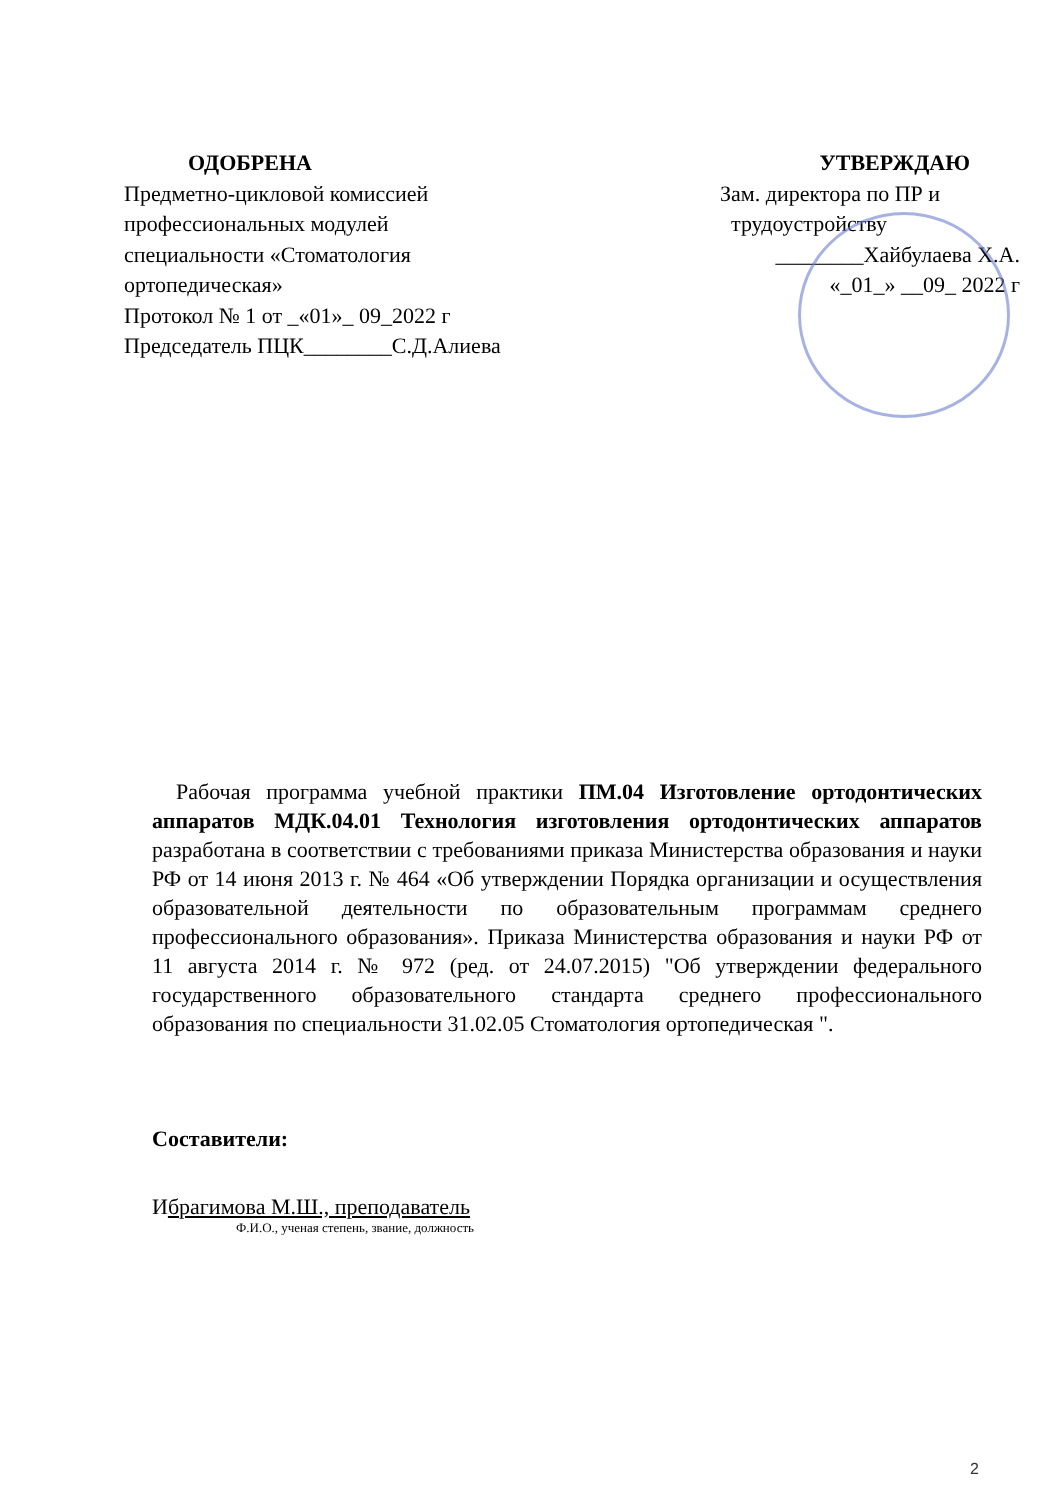ОДОБРЕНА
Предметно-цикловой комиссией
профессиональных модулей
специальности «Стоматология
ортопедическая»
Протокол № 1 от _«01»_ 09_2022 г
Председатель ПЦК________С.Д.Алиева
УТВЕРЖДАЮ
Зам. директора по ПР и
трудоустройству
________Хайбулаева Х.А.
«_01_» __09_ 2022 г
Рабочая программа учебной практики ПМ.04 Изготовление ортодонтических аппаратов МДК.04.01 Технология изготовления ортодонтических аппаратов разработана в соответствии с требованиями приказа Министерства образования и науки РФ от 14 июня 2013 г. № 464 «Об утверждении Порядка организации и осуществления образовательной деятельности по образовательным программам среднего профессионального образования». Приказа Министерства образования и науки РФ от 11 августа 2014 г. № 972 (ред. от 24.07.2015) "Об утверждении федерального государственного образовательного стандарта среднего профессионального образования по специальности 31.02.05 Стоматология ортопедическая ".
Составители:
Ибрагимова М.Ш., преподаватель
Ф.И.О., ученая степень, звание, должность
2